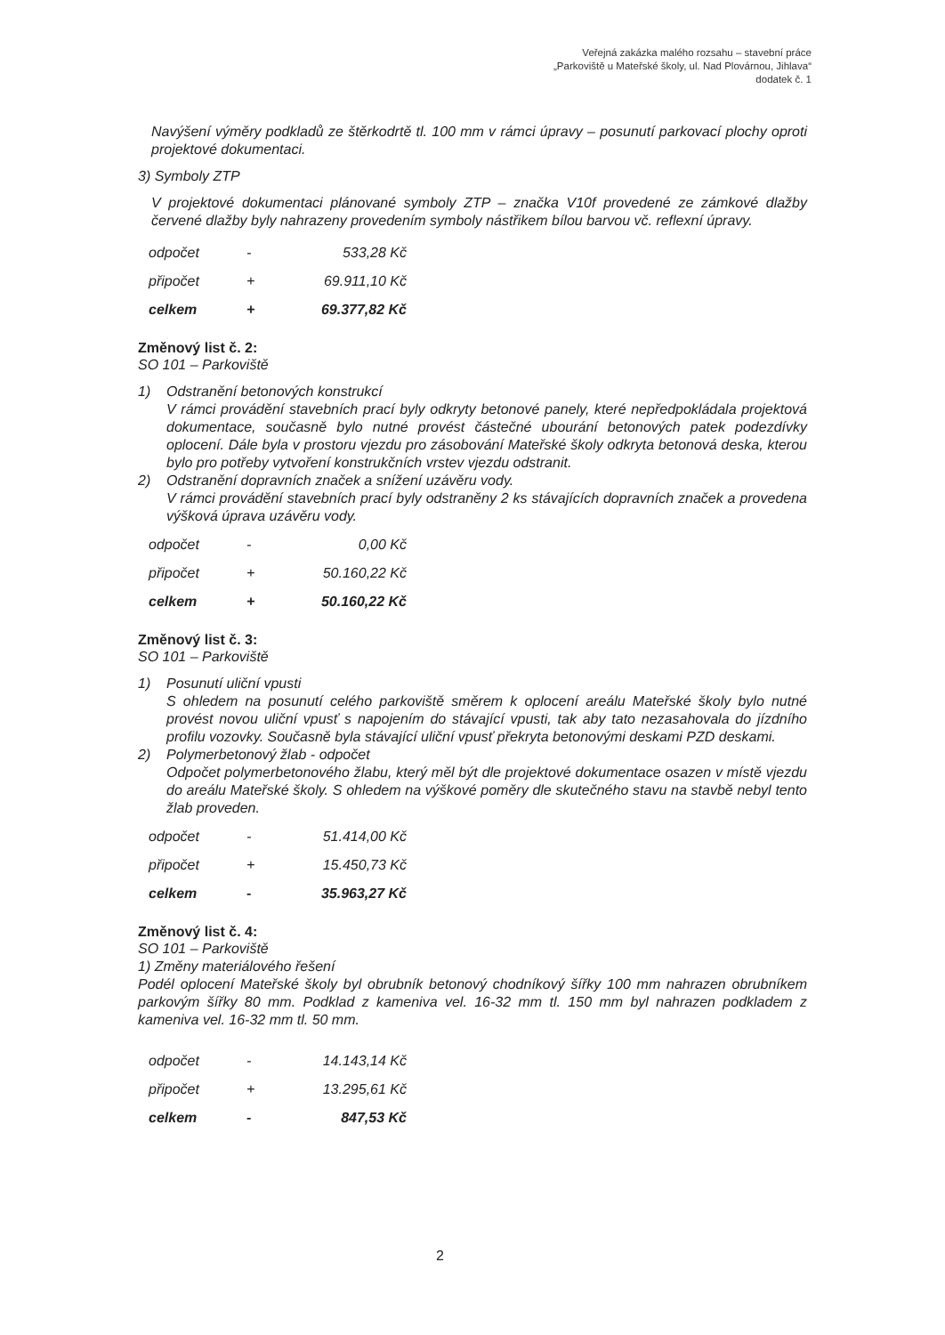Veřejná zakázka malého rozsahu – stavební práce
„Parkoviště u Mateřské školy, ul. Nad Plovárnou, Jihlava“
dodatek č. 1
Navýšení výměry podkladů ze štěrkodrtě tl. 100 mm v rámci úpravy – posunutí parkovací plochy oproti projektové dokumentaci.
3) Symboly ZTP
V projektové dokumentaci plánované symboly ZTP – značka V10f provedené ze zámkové dlažby červené dlažby byly nahrazeny provedením symboly nástřikem bílou barvou vč. reflexní úpravy.
| odpočet | - | 533,28 Kč |
| připočet | + | 69.911,10 Kč |
| celkem | + | 69.377,82 Kč |
Změnový list č. 2:
SO 101 – Parkoviště
1) Odstranění betonových konstrukcí
V rámci provádění stavebních prací byly odkryty betonové panely, které nepředpokládala projektová dokumentace, současně bylo nutné provést částečné ubourání betonových patek podezdívky oplocení. Dále byla v prostoru vjezdu pro zásobování Mateřské školy odkryta betonová deska, kterou bylo pro potřeby vytvoření konstrukčních vrstev vjezdu odstranit.
2) Odstranění dopravních značek a snížení uzávěru vody.
V rámci provádění stavebních prací byly odstraněny 2 ks stávajících dopravních značek a provedena výšková úprava uzávěru vody.
| odpočet | - | 0,00 Kč |
| připočet | + | 50.160,22 Kč |
| celkem | + | 50.160,22 Kč |
Změnový list č. 3:
SO 101 – Parkoviště
1) Posunutí uliční vpusti
S ohledem na posunutí celého parkoviště směrem k oplocení areálu Mateřské školy bylo nutné provést novou uliční vpusť s napojením do stávající vpusti, tak aby tato nezasahovala do jízdního profilu vozovky. Současně byla stávající uliční vpusť překryta betonovými deskami PZD deskami.
2) Polymerbetonový žlab - odpočet
Odpočet polymerbetonového žlabu, který měl být dle projektové dokumentace osazen v místě vjezdu do areálu Mateřské školy. S ohledem na výškové poměry dle skutečného stavu na stavbě nebyl tento žlab proveden.
| odpočet | - | 51.414,00 Kč |
| připočet | + | 15.450,73 Kč |
| celkem | - | 35.963,27 Kč |
Změnový list č. 4:
SO 101 – Parkoviště
1) Změny materiálového řešení
Podél oplocení Mateřské školy byl obrubník betonový chodníkový šířky 100 mm nahrazen obrubníkem parkovým šířky 80 mm. Podklad z kameniva vel. 16-32 mm tl. 150 mm byl nahrazen podkladem z kameniva vel. 16-32 mm tl. 50 mm.
| odpočet | - | 14.143,14 Kč |
| připočet | + | 13.295,61 Kč |
| celkem | - | 847,53 Kč |
2